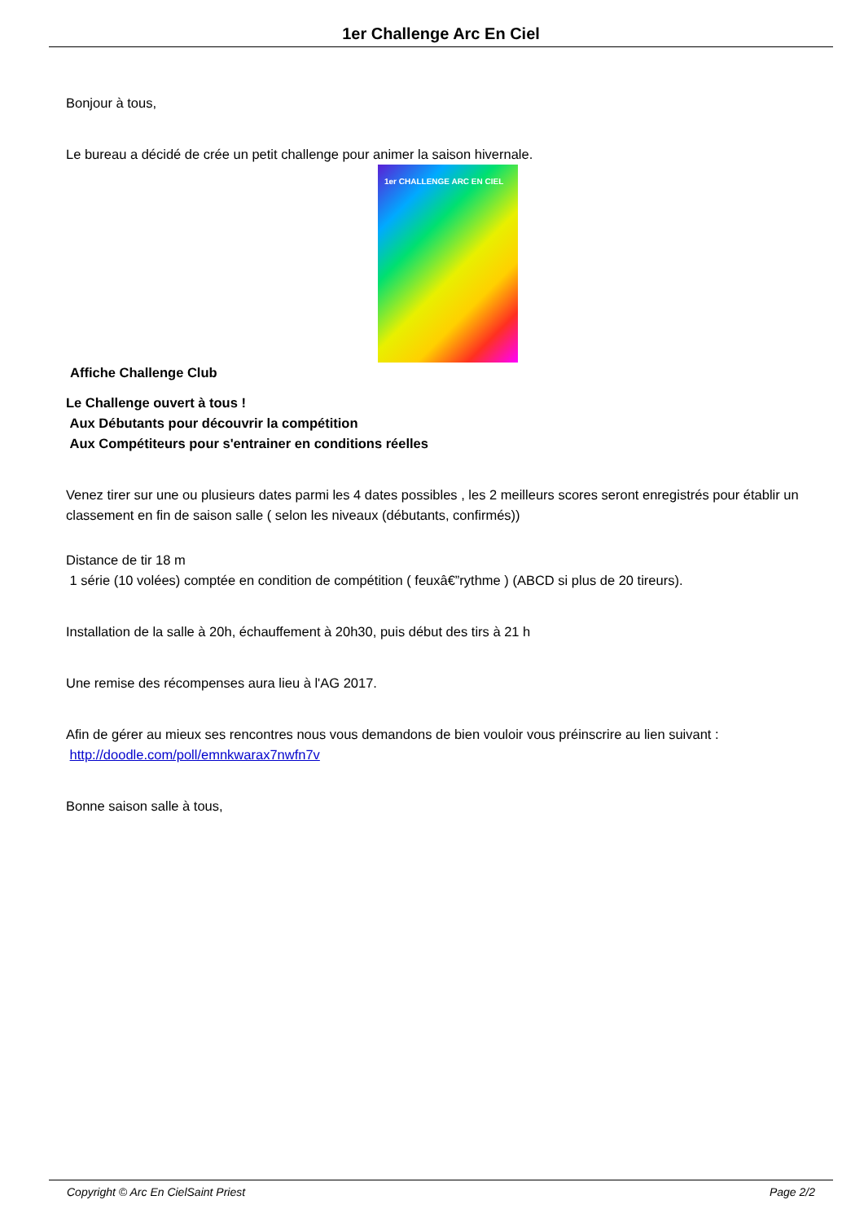1er Challenge Arc En Ciel
Bonjour à tous,
Le bureau a décidé de crée un petit challenge pour animer la saison hivernale.
1er CHALLENGE ARC EN CIEL
Affiche Challenge Club
Le Challenge ouvert à tous !
Aux Débutants pour découvrir la compétition
Aux Compétiteurs pour s'entrainer en conditions réelles
Venez tirer sur une ou plusieurs dates parmi les 4 dates possibles , les 2 meilleurs scores seront enregistrés pour établir un classement en fin de saison salle ( selon les niveaux (débutants, confirmés))
Distance de tir 18 m
1 série (10 volées) comptée en condition de compétition ( feuxâ€”rythme ) (ABCD si plus de 20 tireurs).
Installation de la salle à 20h, échauffement à 20h30, puis début des tirs à 21 h
Une remise des récompenses aura lieu à l'AG 2017.
Afin de gérer au mieux ses rencontres nous vous demandons de bien vouloir vous préinscrire au lien suivant :
http://doodle.com/poll/emnkwarax7nwfn7v
Bonne saison salle à tous,
Copyright © Arc En CielSaint Priest Page 2/2